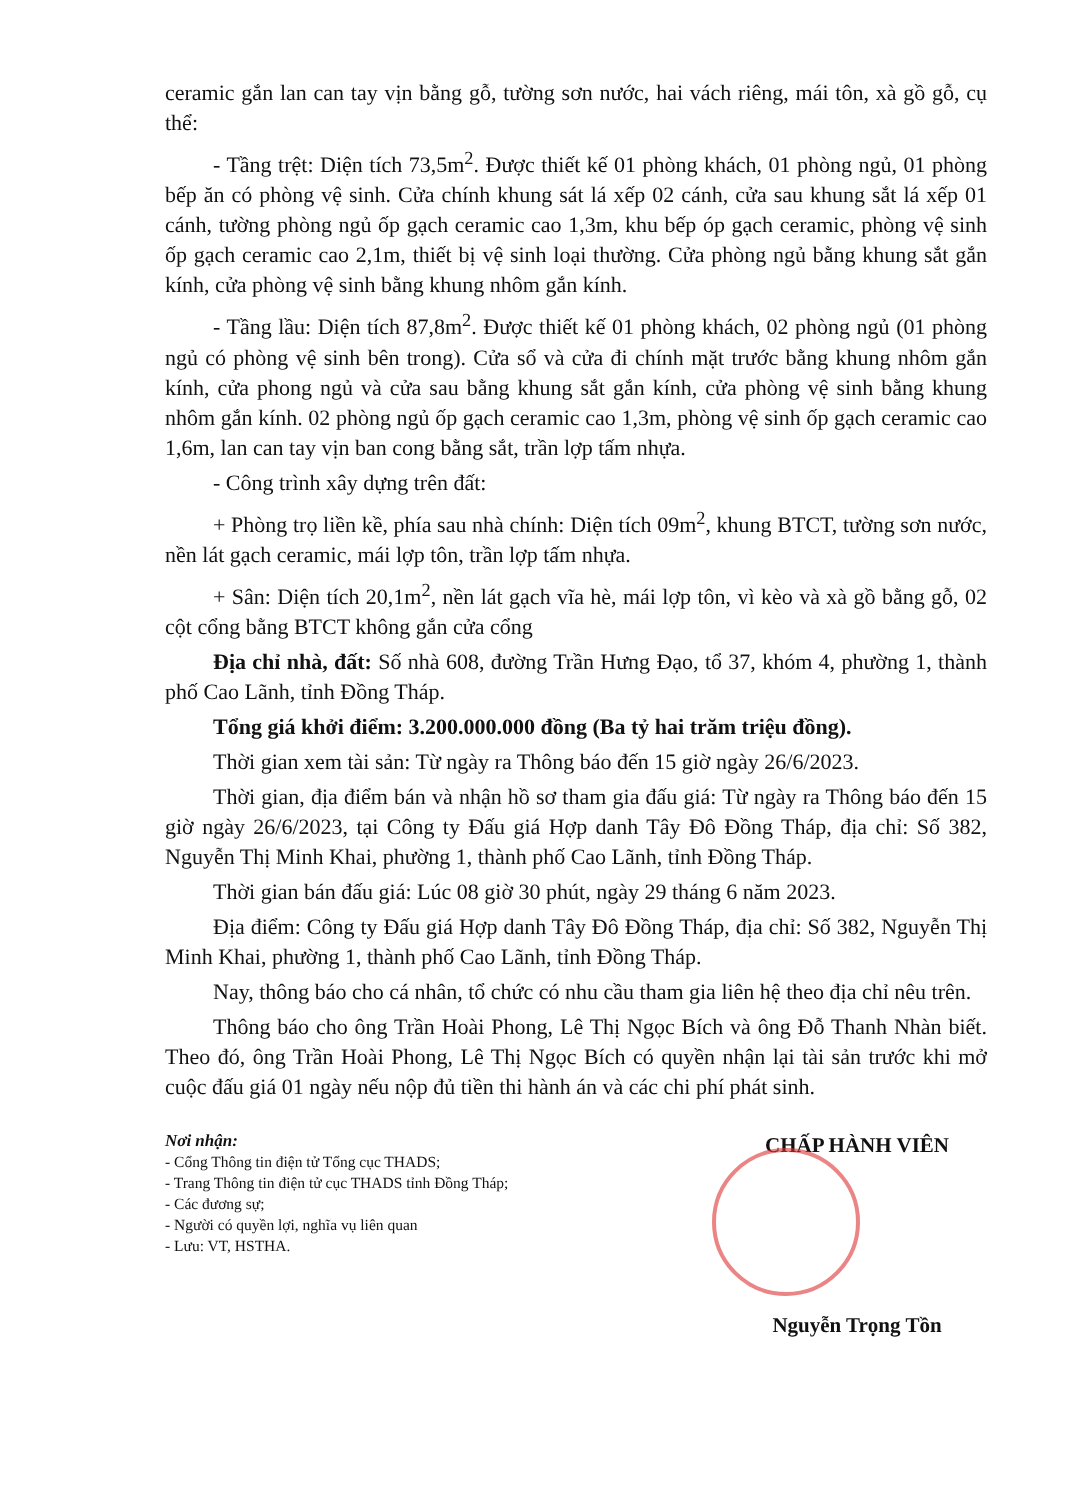ceramic gắn lan can tay vịn bằng gỗ, tường sơn nước, hai vách riêng, mái tôn, xà gồ gỗ, cụ thể:
- Tầng trệt: Diện tích 73,5m<sup>2</sup>. Được thiết kế 01 phòng khách, 01 phòng ngủ, 01 phòng bếp ăn có phòng vệ sinh. Cửa chính khung sát lá xếp 02 cánh, cửa sau khung sắt lá xếp 01 cánh, tường phòng ngủ ốp gạch ceramic cao 1,3m, khu bếp óp gạch ceramic, phòng vệ sinh ốp gạch ceramic cao 2,1m, thiết bị vệ sinh loại thường. Cửa phòng ngủ bằng khung sắt gắn kính, cửa phòng vệ sinh bằng khung nhôm gắn kính.
- Tầng lầu: Diện tích 87,8m<sup>2</sup>. Được thiết kế 01 phòng khách, 02 phòng ngủ (01 phòng ngủ có phòng vệ sinh bên trong). Cửa sổ và cửa đi chính mặt trước bằng khung nhôm gắn kính, cửa phong ngủ và cửa sau bằng khung sắt gắn kính, cửa phòng vệ sinh bằng khung nhôm gắn kính. 02 phòng ngủ ốp gạch ceramic cao 1,3m, phòng vệ sinh ốp gạch ceramic cao 1,6m, lan can tay vịn ban cong bằng sắt, trần lợp tấm nhựa.
- Công trình xây dựng trên đất:
+ Phòng trọ liền kề, phía sau nhà chính: Diện tích 09m<sup>2</sup>, khung BTCT, tường sơn nước, nền lát gạch ceramic, mái lợp tôn, trần lợp tấm nhựa.
+ Sân: Diện tích 20,1m<sup>2</sup>, nền lát gạch vĩa hè, mái lợp tôn, vì kèo và xà gồ bằng gỗ, 02 cột cổng bằng BTCT không gắn cửa cổng
Địa chỉ nhà, đất: Số nhà 608, đường Trần Hưng Đạo, tổ 37, khóm 4, phường 1, thành phố Cao Lãnh, tỉnh Đồng Tháp.
Tổng giá khởi điểm: 3.200.000.000 đồng (Ba tỷ hai trăm triệu đồng).
Thời gian xem tài sản: Từ ngày ra Thông báo đến 15 giờ ngày 26/6/2023.
Thời gian, địa điểm bán và nhận hồ sơ tham gia đấu giá: Từ ngày ra Thông báo đến 15 giờ ngày 26/6/2023, tại Công ty Đấu giá Hợp danh Tây Đô Đồng Tháp, địa chỉ: Số 382, Nguyễn Thị Minh Khai, phường 1, thành phố Cao Lãnh, tỉnh Đồng Tháp.
Thời gian bán đấu giá: Lúc 08 giờ 30 phút, ngày 29 tháng 6 năm 2023.
Địa điểm: Công ty Đấu giá Hợp danh Tây Đô Đồng Tháp, địa chỉ: Số 382, Nguyễn Thị Minh Khai, phường 1, thành phố Cao Lãnh, tỉnh Đồng Tháp.
Nay, thông báo cho cá nhân, tổ chức có nhu cầu tham gia liên hệ theo địa chỉ nêu trên.
Thông báo cho ông Trần Hoài Phong, Lê Thị Ngọc Bích và ông Đỗ Thanh Nhàn biết. Theo đó, ông Trần Hoài Phong, Lê Thị Ngọc Bích có quyền nhận lại tài sản trước khi mở cuộc đấu giá 01 ngày nếu nộp đủ tiền thi hành án và các chi phí phát sinh.
Nơi nhận:
- Cổng Thông tin điện tử Tổng cục THADS;
- Trang Thông tin điện tử cục THADS tỉnh Đồng Tháp;
- Các đương sự;
- Người có quyền lợi, nghĩa vụ liên quan
- Lưu: VT, HSTHA.
CHẤP HÀNH VIÊN
Nguyễn Trọng Tồn